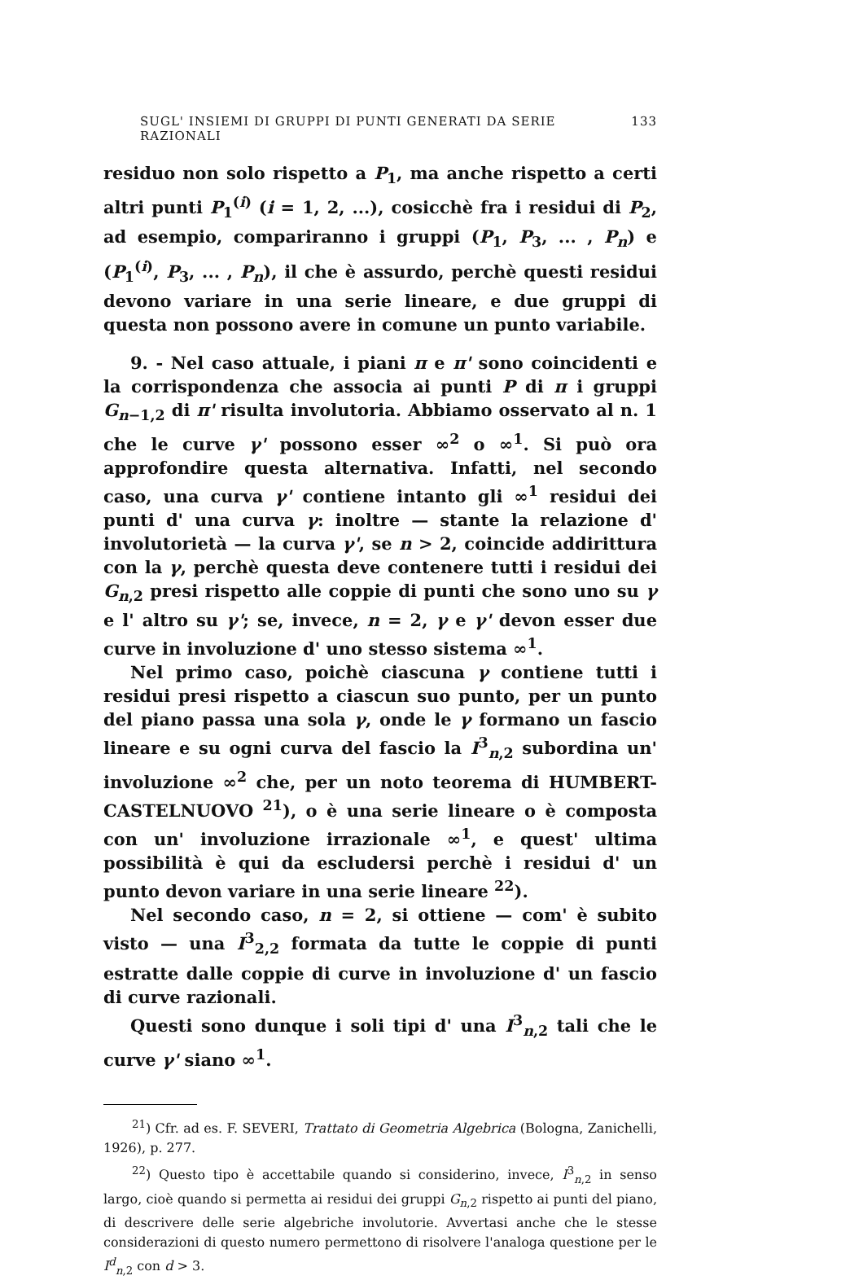SUGL' INSIEMI DI GRUPPI DI PUNTI GENERATI DA SERIE RAZIONALI 133
residuo non solo rispetto a P<sub>1</sub>, ma anche rispetto a certi altri punti P<sub>1</sub><sup>(i)</sup> (i = 1, 2, ...), cosicchè fra i residui di P<sub>2</sub>, ad esempio, compariranno i gruppi (P<sub>1</sub>, P<sub>3</sub>, ... , P<sub>n</sub>) e (P<sub>1</sub><sup>(i)</sup>, P<sub>3</sub>, ... , P<sub>n</sub>), il che è assurdo, perchè questi residui devono variare in una serie lineare, e due gruppi di questa non possono avere in comune un punto variabile.
9. - Nel caso attuale, i piani π e π' sono coincidenti e la corrispondenza che associa ai punti P di π i gruppi G<sub>n−1,2</sub> di π' risulta involutoria. Abbiamo osservato al n. 1 che le curve γ' possono esser ∞<sup>2</sup> o ∞<sup>1</sup>. Si può ora approfondire questa alternativa. Infatti, nel secondo caso, una curva γ' contiene intanto gli ∞<sup>1</sup> residui dei punti d' una curva γ: inoltre — stante la relazione d' involutorietà — la curva γ', se n > 2, coincide addirittura con la γ, perchè questa deve contenere tutti i residui dei G<sub>n,2</sub> presi rispetto alle coppie di punti che sono uno su γ e l' altro su γ'; se, invece, n = 2, γ e γ' devon esser due curve in involuzione d' uno stesso sistema ∞<sup>1</sup>.
Nel primo caso, poichè ciascuna γ contiene tutti i residui presi rispetto a ciascun suo punto, per un punto del piano passa una sola γ, onde le γ formano un fascio lineare e su ogni curva del fascio la I<sup>3</sup><sub>n,2</sub> subordina un' involuzione ∞<sup>2</sup> che, per un noto teorema di HUMBERT-CASTELNUOVO <sup>21</sup>), o è una serie lineare o è composta con un' involuzione irrazionale ∞<sup>1</sup>, e quest' ultima possibilità è qui da escludersi perchè i residui d' un punto devon variare in una serie lineare <sup>22</sup>).
Nel secondo caso, n = 2, si ottiene — com' è subito visto — una I<sup>3</sup><sub>2,2</sub> formata da tutte le coppie di punti estratte dalle coppie di curve in involuzione d' un fascio di curve razionali.
Questi sono dunque i soli tipi d' una I<sup>3</sup><sub>n,2</sub> tali che le curve γ' siano ∞<sup>1</sup>.
<sup>21</sup>) Cfr. ad es. F. SEVERI, Trattato di Geometria Algebrica (Bologna, Zanichelli, 1926), p. 277.
<sup>22</sup>) Questo tipo è accettabile quando si considerino, invece, I<sup>3</sup><sub>n,2</sub> in senso largo, cioè quando si permetta ai residui dei gruppi G<sub>n,2</sub> rispetto ai punti del piano, di descrivere delle serie algebriche involutorie. Avvertasi anche che le stesse considerazioni di questo numero permettono di risolvere l'analoga questione per le I<sup>d</sup><sub>n,2</sub> con d > 3.